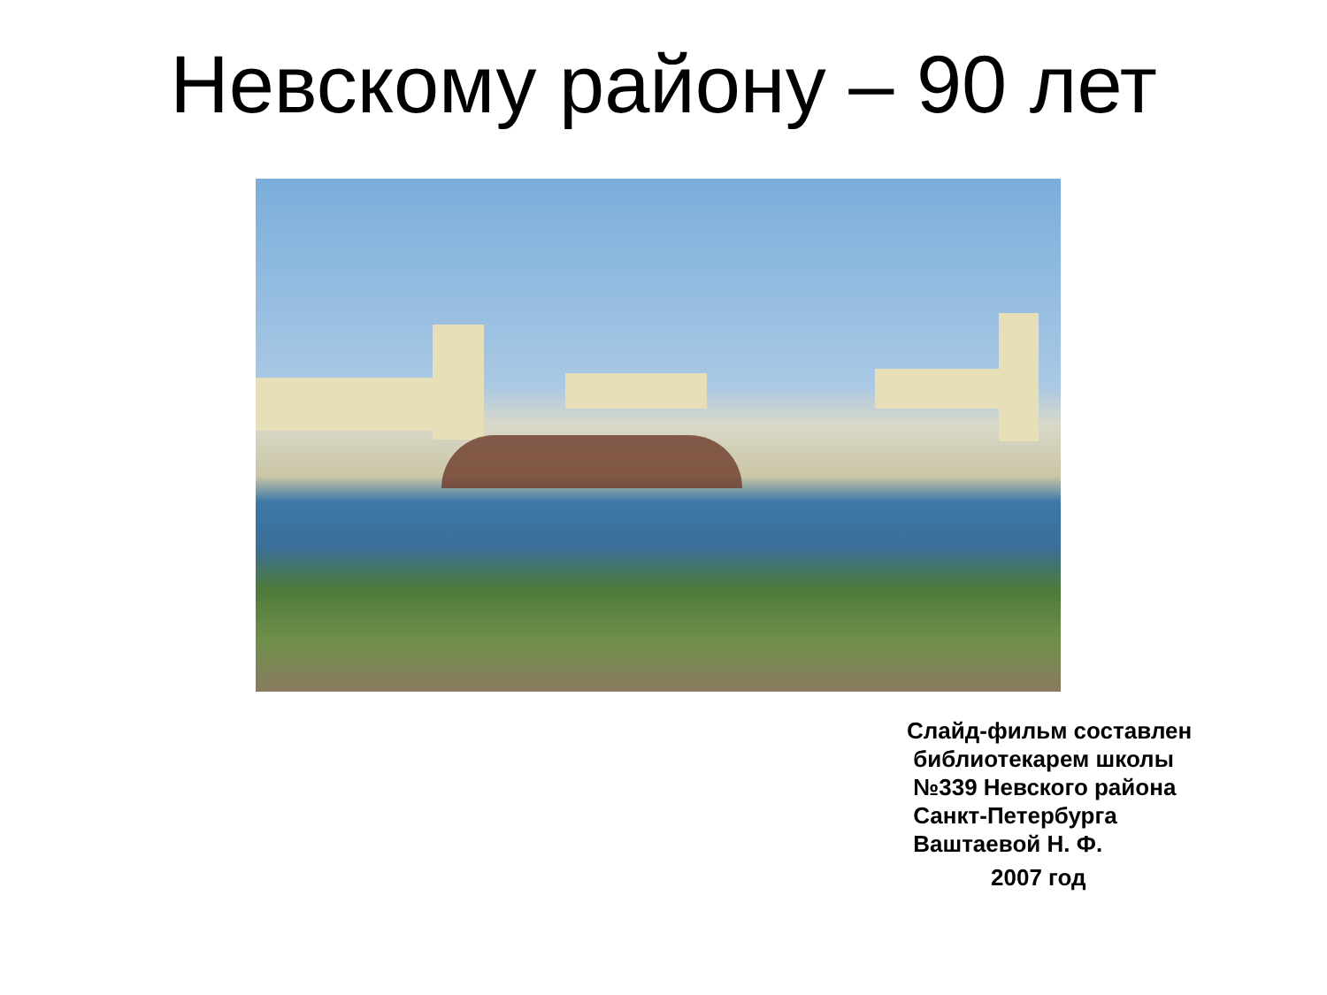Невскому району – 90 лет
Слайд-фильм составлен
библиотекарем школы
№339 Невского района
Санкт-Петербурга
Ваштаевой Н. Ф.
2007 год